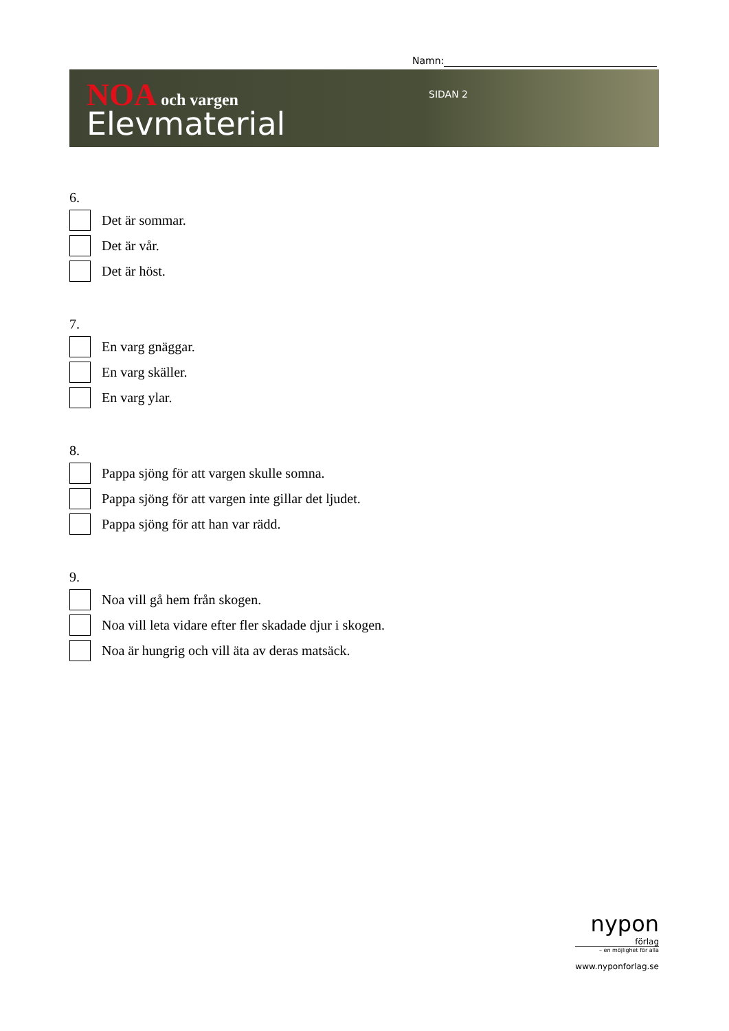Namn:
NOA och vargen
Elevmaterial
SIDAN 2
6.
Det är sommar.
Det är vår.
Det är höst.
7.
En varg gnäggar.
En varg skäller.
En varg ylar.
8.
Pappa sjöng för att vargen skulle somna.
Pappa sjöng för att vargen inte gillar det ljudet.
Pappa sjöng för att han var rädd.
9.
Noa vill gå hem från skogen.
Noa vill leta vidare efter fler skadade djur i skogen.
Noa är hungrig och vill äta av deras matsäck.
nypon
förlag
– en möjlighet för alla
www.nyponforlag.se